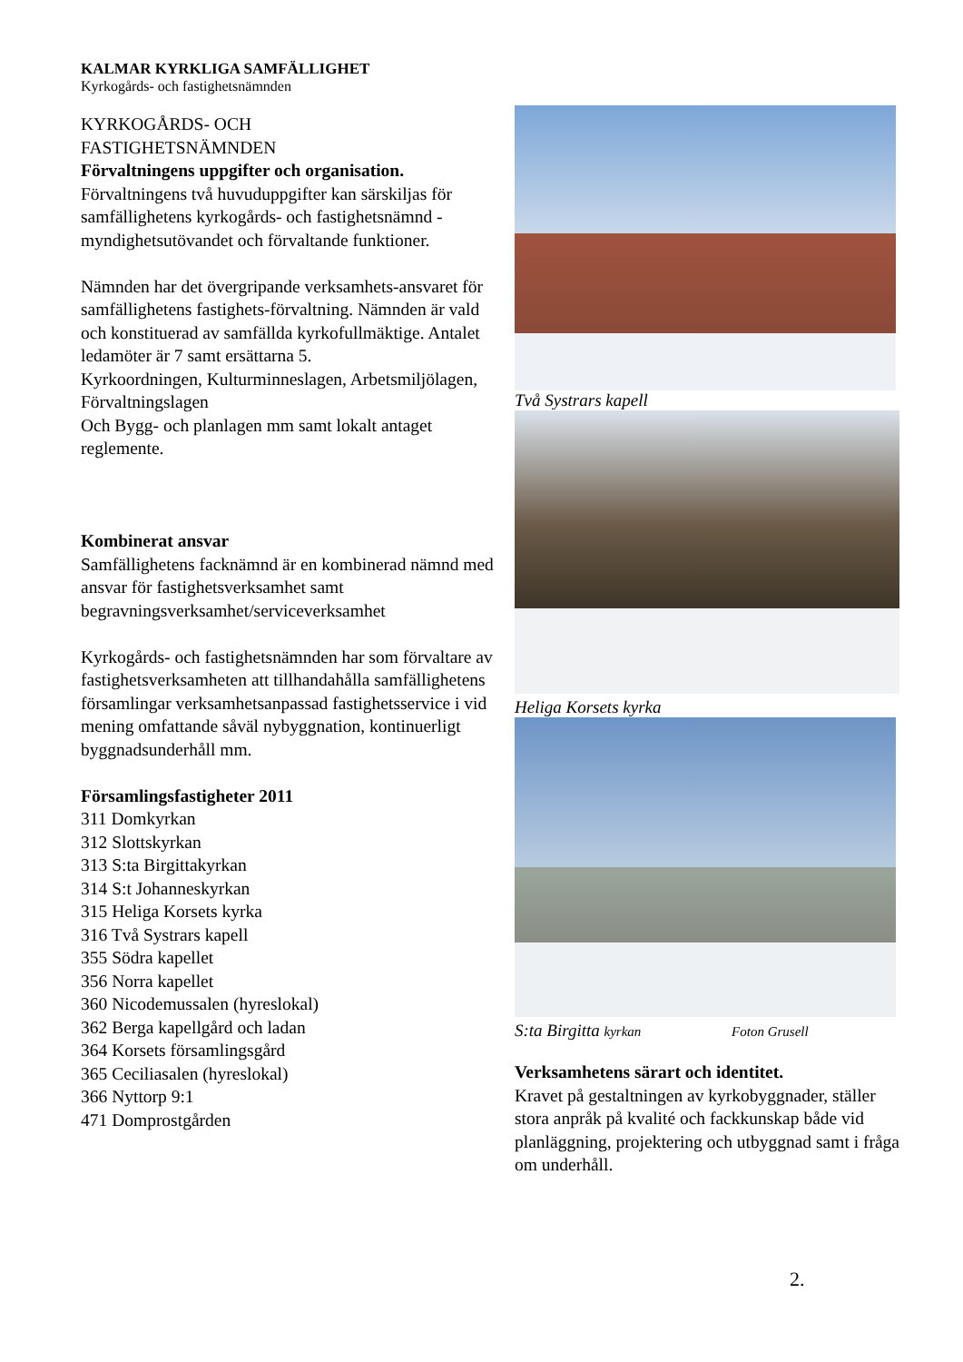KALMAR KYRKLIGA SAMFÄLLIGHET
Kyrkogårds- och fastighetsnämnden
KYRKOGÅRDS- OCH
FASTIGHETSNÄMNDEN
Förvaltningens uppgifter och organisation.
Förvaltningens två huvuduppgifter kan särskiljas för samfällighetens kyrkogårds- och fastighetsnämnd - myndighetsutövandet och förvaltande funktioner.
Nämnden har det övergripande verksamhets-ansvaret för samfällighetens fastighets-förvaltning. Nämnden är vald och konstituerad av samfällda kyrkofullmäktige. Antalet ledamöter är 7 samt ersättarna 5.
Kyrkoordningen, Kulturminneslagen, Arbetsmiljölagen, Förvaltningslagen
Och Bygg- och planlagen mm samt lokalt antaget reglemente.
Kombinerat ansvar
Samfällighetens facknämnd är en kombinerad nämnd med ansvar för fastighetsverksamhet samt begravningsverksamhet/serviceverksamhet
Kyrkogårds- och fastighetsnämnden har som förvaltare av fastighetsverksamheten att tillhandahålla samfällighetens församlingar verksamhetsanpassad fastighetsservice i vid mening omfattande såväl nybyggnation, kontinuerligt byggnadsunderhåll mm.
Församlingsfastigheter 2011
311 Domkyrkan
312 Slottskyrkan
313 S:ta Birgittakyrkan
314 S:t Johanneskyrkan
315 Heliga Korsets kyrka
316 Två Systrars kapell
355 Södra kapellet
356 Norra kapellet
360 Nicodemussalen (hyreslokal)
362 Berga kapellgård och ladan
364 Korsets församlingsgård
365 Ceciliasalen (hyreslokal)
366 Nyttorp 9:1
471 Domprostgården
Två Systrars kapell
Heliga Korsets kyrka
S:ta Birgitta kyrkan Foton Grusell
Verksamhetens särart och identitet.
Kravet på gestaltningen av kyrkobyggnader, ställer stora anpråk på kvalité och fackkunskap både vid planläggning, projektering och utbyggnad samt i fråga om underhåll.
2.